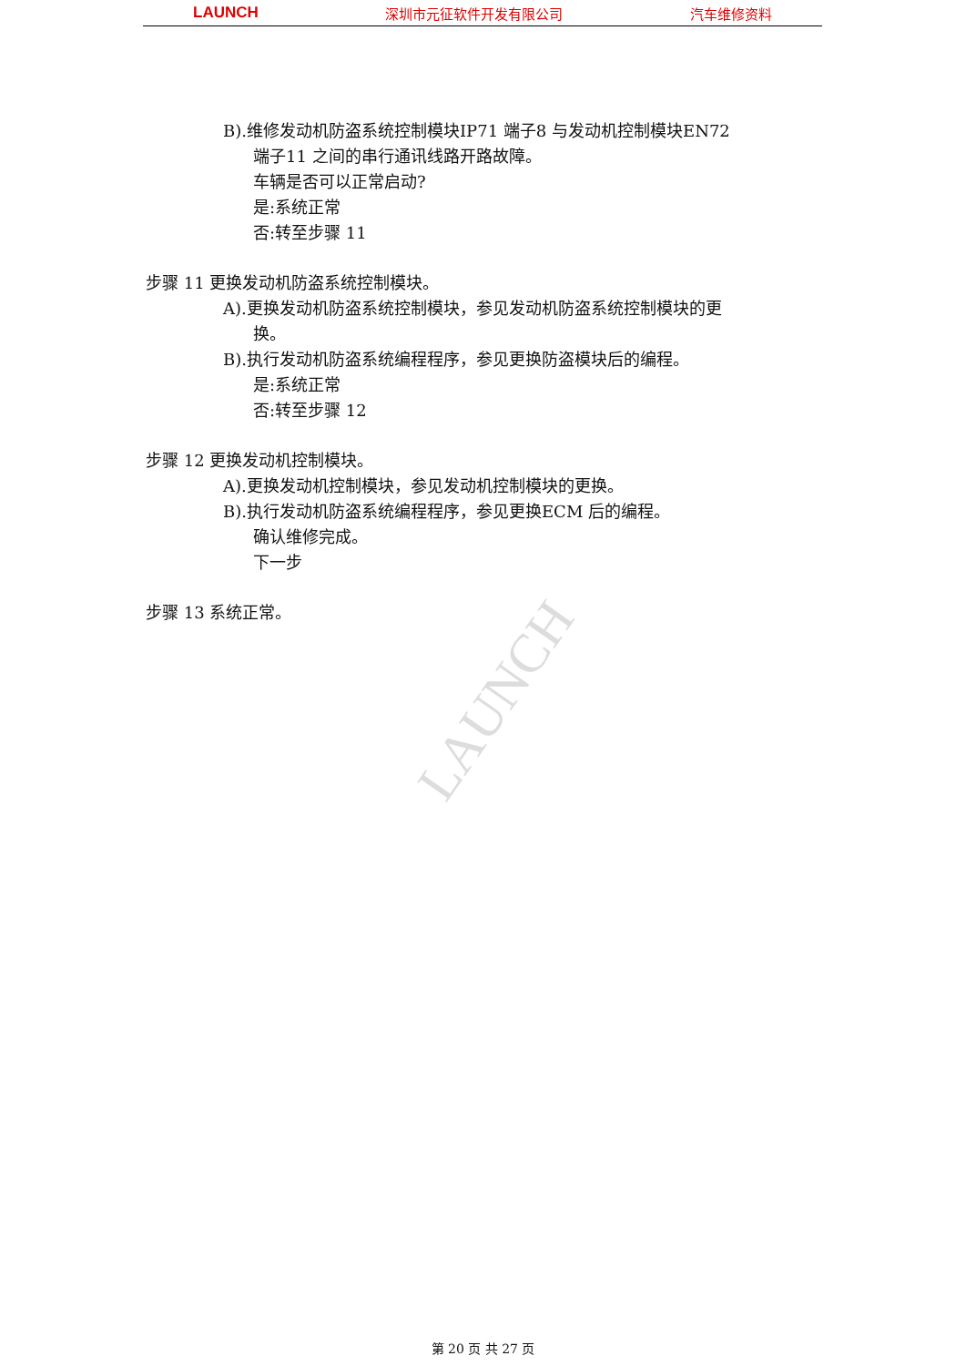LAUNCH 深圳市元征软件开发有限公司 汽车维修资料
B).维修发动机防盗系统控制模块IP71 端子8 与发动机控制模块EN72
端子11 之间的串行通讯线路开路故障。
车辆是否可以正常启动?
是:系统正常
否:转至步骤 11
步骤 11 更换发动机防盗系统控制模块。
A).更换发动机防盗系统控制模块，参见发动机防盗系统控制模块的更
换。
B).执行发动机防盗系统编程程序，参见更换防盗模块后的编程。
是:系统正常
否:转至步骤 12
步骤 12 更换发动机控制模块。
A).更换发动机控制模块，参见发动机控制模块的更换。
B).执行发动机防盗系统编程程序，参见更换ECM 后的编程。
确认维修完成。
下一步
步骤 13 系统正常。
LAUNCH
第 20 页 共 27 页